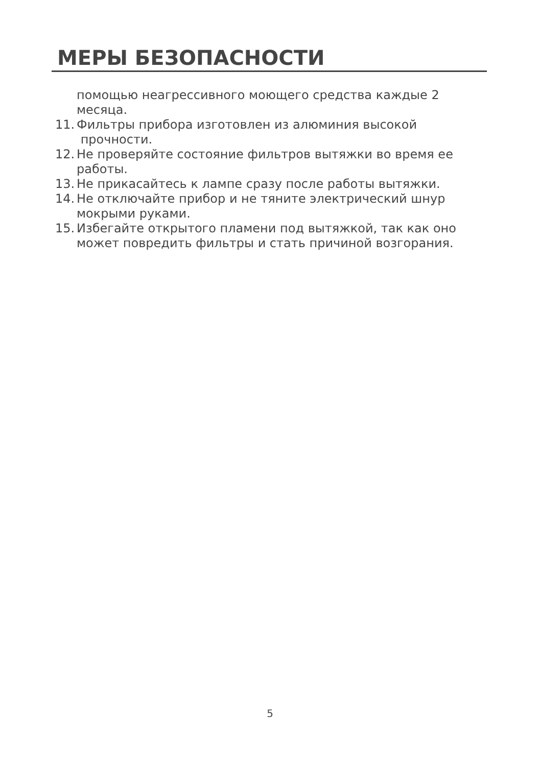МЕРЫ БЕЗОПАСНОСТИ
помощью неагрессивного моющего средства каждые 2 месяца.
11. Фильтры прибора изготовлен из алюминия высокой
прочности.
12. Не проверяйте состояние фильтров вытяжки во время ее работы.
13. Не прикасайтесь к лампе сразу после работы вытяжки.
14. Не отключайте прибор и не тяните электрический шнур мокрыми руками.
15. Избегайте открытого пламени под вытяжкой, так как оно может повредить фильтры и стать причиной возгорания.
5